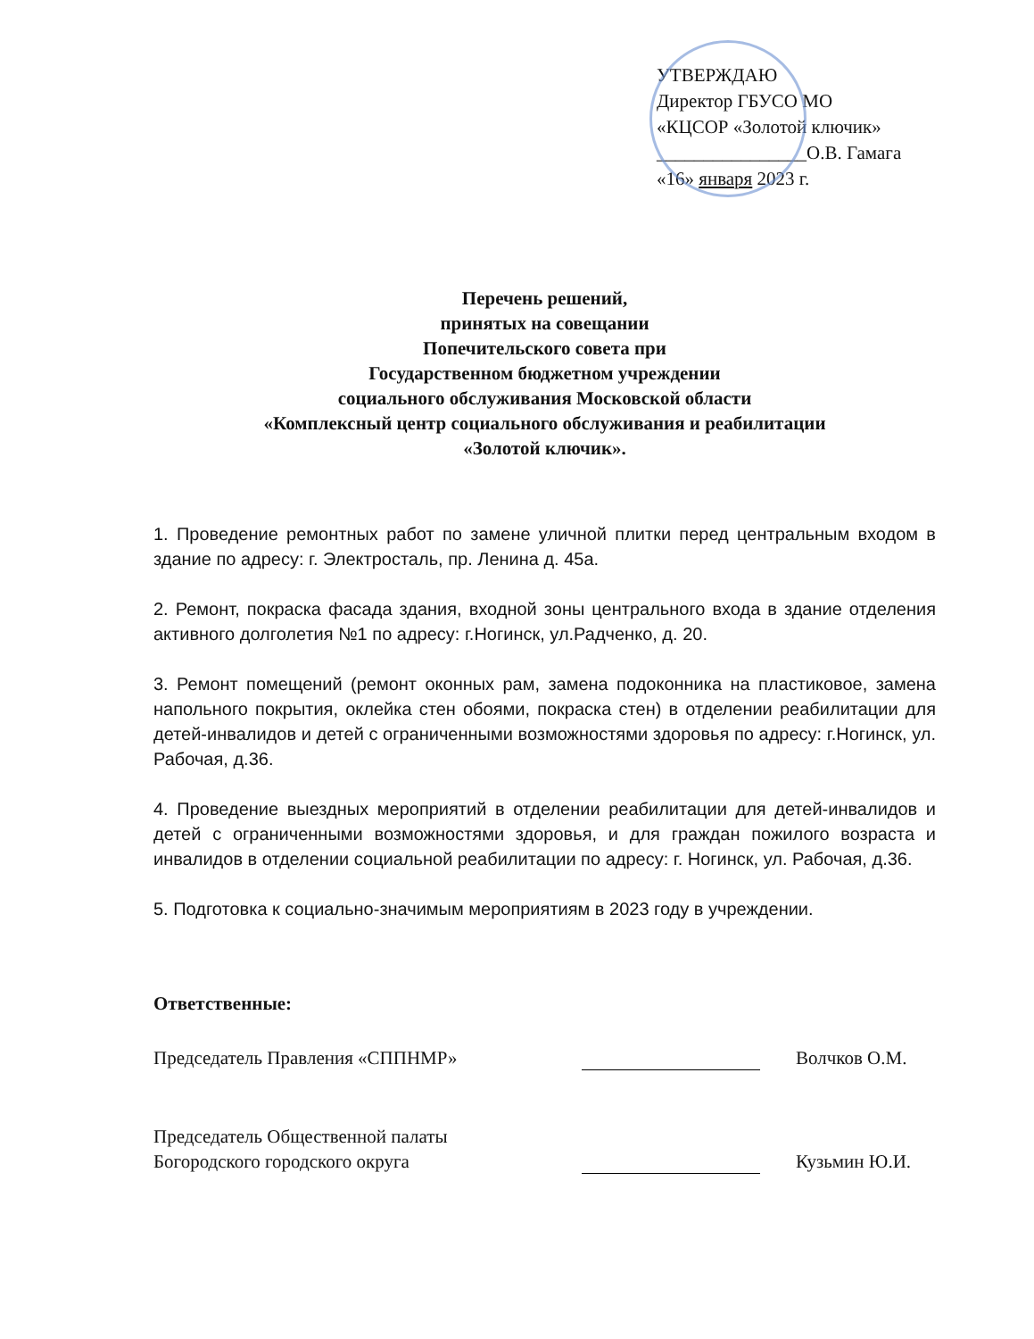УТВЕРЖДАЮ
Директор ГБУСО МО
«КЦСОР «Золотой ключик»
________________О.В. Гамага
«16» января 2023 г.
Перечень решений,
принятых на совещании
Попечительского совета при
Государственном бюджетном учреждении
социального обслуживания Московской области
«Комплексный центр социального обслуживания и реабилитации
«Золотой ключик».
1. Проведение ремонтных работ по замене уличной плитки перед центральным входом в здание по адресу: г. Электросталь, пр. Ленина д. 45а.
2. Ремонт, покраска фасада здания, входной зоны центрального входа в здание отделения активного долголетия №1 по адресу: г.Ногинск, ул.Радченко, д. 20.
3. Ремонт помещений (ремонт оконных рам, замена подоконника на пластиковое, замена напольного покрытия, оклейка стен обоями, покраска стен) в отделении реабилитации для детей-инвалидов и детей с ограниченными возможностями здоровья по адресу: г.Ногинск, ул. Рабочая, д.36.
4. Проведение выездных мероприятий в отделении реабилитации для детей-инвалидов и детей с ограниченными возможностями здоровья, и для граждан пожилого возраста и инвалидов в отделении социальной реабилитации по адресу: г. Ногинск, ул. Рабочая, д.36.
5. Подготовка к социально-значимым мероприятиям в 2023 году в учреждении.
Ответственные:
Председатель Правления «СППНМР»
Волчков О.М.
Председатель Общественной палаты
Богородского городского округа
Кузьмин Ю.И.